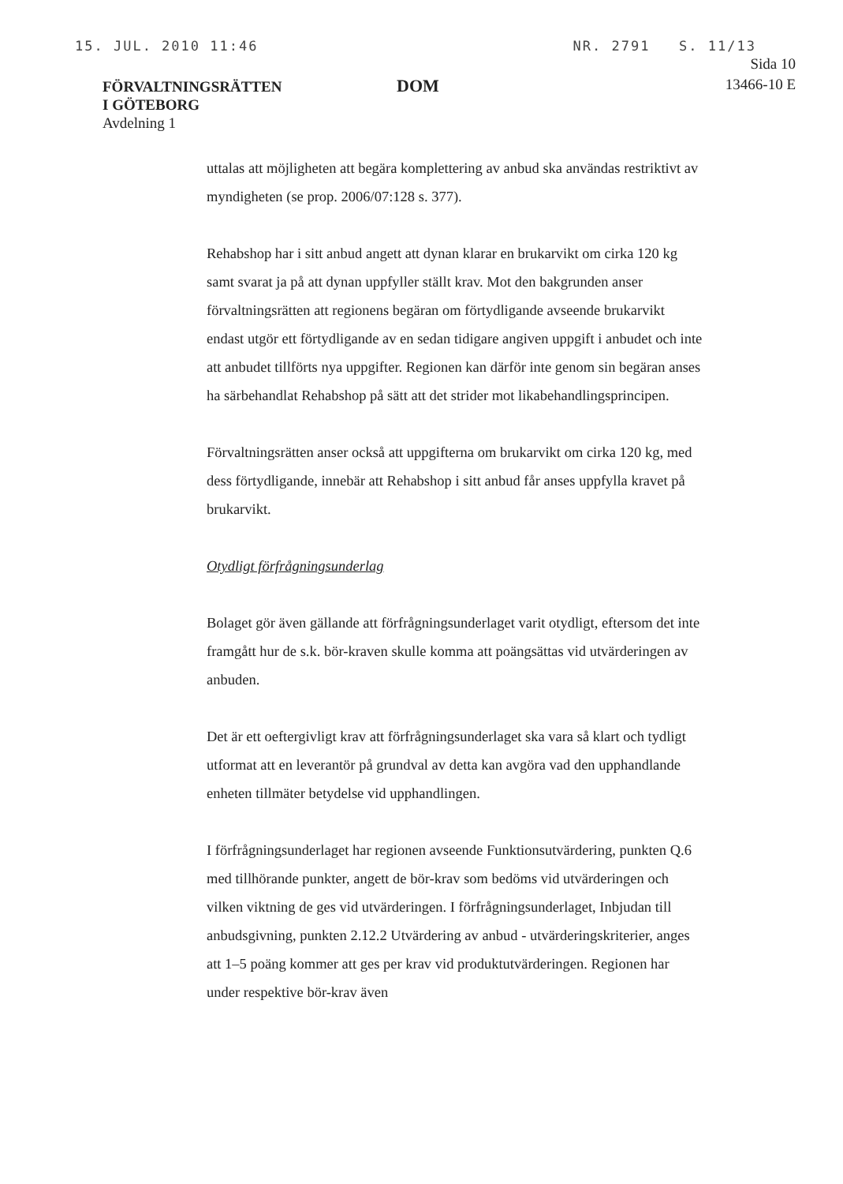15. JUL. 2010 11:46 NR. 2791 S. 11/13
FÖRVALTNINGSRÄTTEN
I GÖTEBORG
Avdelning 1
DOM
Sida 10
13466-10 E
uttalas att möjligheten att begära komplettering av anbud ska användas restriktivt av myndigheten (se prop. 2006/07:128 s. 377).
Rehabshop har i sitt anbud angett att dynan klarar en brukarvikt om cirka 120 kg samt svarat ja på att dynan uppfyller ställt krav. Mot den bakgrunden anser förvaltningsrätten att regionens begäran om förtydligande avseende brukarvikt endast utgör ett förtydligande av en sedan tidigare angiven uppgift i anbudet och inte att anbudet tillförts nya uppgifter. Regionen kan därför inte genom sin begäran anses ha särbehandlat Rehabshop på sätt att det strider mot likabehandlingsprincipen.
Förvaltningsrätten anser också att uppgifterna om brukarvikt om cirka 120 kg, med dess förtydligande, innebär att Rehabshop i sitt anbud får anses uppfylla kravet på brukarvikt.
Otydligt förfrågningsunderlag
Bolaget gör även gällande att förfrågningsunderlaget varit otydligt, eftersom det inte framgått hur de s.k. bör-kraven skulle komma att poängsättas vid utvärderingen av anbuden.
Det är ett oeftergivligt krav att förfrågningsunderlaget ska vara så klart och tydligt utformat att en leverantör på grundval av detta kan avgöra vad den upphandlande enheten tillmäter betydelse vid upphandlingen.
I förfrågningsunderlaget har regionen avseende Funktionsutvärdering, punkten Q.6 med tillhörande punkter, angett de bör-krav som bedöms vid utvärderingen och vilken viktning de ges vid utvärderingen. I förfrågningsunderlaget, Inbjudan till anbudsgivning, punkten 2.12.2 Utvärdering av anbud - utvärderingskriterier, anges att 1–5 poäng kommer att ges per krav vid produktutvärderingen. Regionen har under respektive bör-krav även